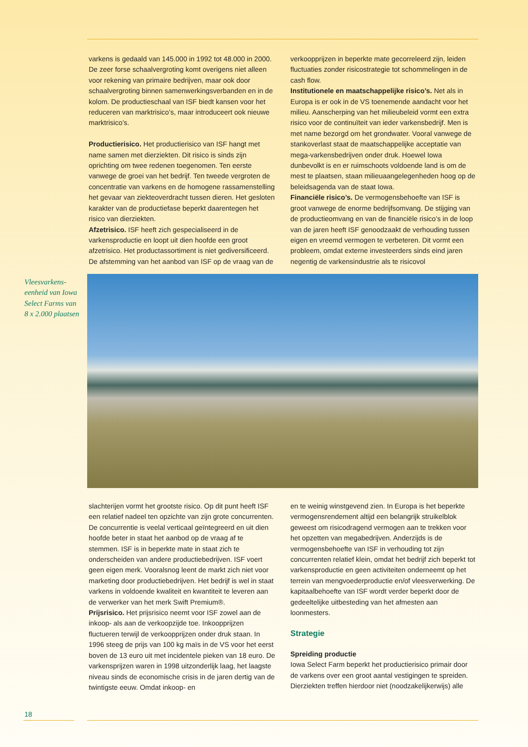varkens is gedaald van 145.000 in 1992 tot 48.000 in 2000. De zeer forse schaalvergroting komt overigens niet alleen voor rekening van primaire bedrijven, maar ook door schaalvergroting binnen samenwerkingsverbanden en in de kolom. De productieschaal van ISF biedt kansen voor het reduceren van marktrisico’s, maar introduceert ook nieuwe marktrisico’s.
Productierisico. Het productierisico van ISF hangt met name samen met dierziekten. Dit risico is sinds zijn oprichting om twee redenen toegenomen. Ten eerste vanwege de groei van het bedrijf. Ten tweede vergroten de concentratie van varkens en de homogene rassamenstelling het gevaar van ziekteoverdracht tussen dieren. Het gesloten karakter van de productiefase beperkt daarentegen het risico van dierziekten.
Afzetrisico. ISF heeft zich gespecialiseerd in de varkensproductie en loopt uit dien hoofde een groot afzetrisico. Het productassortiment is niet gediversificeerd. De afstemming van het aanbod van ISF op de vraag van de
verkoopprijzen in beperkte mate gecorreleerd zijn, leiden fluctuaties zonder risicostrategie tot schommelingen in de cash flow.
Institutionele en maatschappelijke risico’s. Net als in Europa is er ook in de VS toenemende aandacht voor het milieu. Aanscherping van het milieubeleid vormt een extra risico voor de continuïteit van ieder varkensbedrijf. Men is met name bezorgd om het grondwater. Vooral vanwege de stankoverlast staat de maatschappelijke acceptatie van mega-varkensbedrijven onder druk. Hoewel Iowa dunbevolkt is en er ruimschoots voldoende land is om de mest te plaatsen, staan milieuaangelegenheden hoog op de beleidsagenda van de staat Iowa.
Financiële risico’s. De vermogensbehoefte van ISF is groot vanwege de enorme bedrijfsomvang. De stijging van de productieomvang en van de financiële risico’s in de loop van de jaren heeft ISF genoodzaakt de verhouding tussen eigen en vreemd vermogen te verbeteren. Dit vormt een probleem, omdat externe investeerders sinds eind jaren negentig de varkensindustrie als te risicovol
Vleesvarkens-eenheid van Iowa Select Farms van 8 x 2.000 plaatsen
slachterijen vormt het grootste risico. Op dit punt heeft ISF een relatief nadeel ten opzichte van zijn grote concurrenten. De concurrentie is veelal verticaal geïntegreerd en uit dien hoofde beter in staat het aanbod op de vraag af te stemmen. ISF is in beperkte mate in staat zich te onderscheiden van andere productiebedrijven. ISF voert geen eigen merk. Vooralsnog leent de markt zich niet voor marketing door productiebedrijven. Het bedrijf is wel in staat varkens in voldoende kwaliteit en kwantiteit te leveren aan de verwerker van het merk Swift Premium®.
Prijsrisico. Het prijsrisico neemt voor ISF zowel aan de inkoop- als aan de verkoopzijde toe. Inkoopprijzen fluctueren terwijl de verkoopprijzen onder druk staan. In 1996 steeg de prijs van 100 kg maïs in de VS voor het eerst boven de 13 euro uit met incidentele pieken van 18 euro. De varkensprijzen waren in 1998 uitzonderlijk laag, het laagste niveau sinds de economische crisis in de jaren dertig van de twintigste eeuw. Omdat inkoop- en
en te weinig winstgevend zien. In Europa is het beperkte vermogensrendement altijd een belangrijk struikelblok geweest om risicodragend vermogen aan te trekken voor het opzetten van megabedrijven. Anderzijds is de vermogensbehoefte van ISF in verhouding tot zijn concurrenten relatief klein, omdat het bedrijf zich beperkt tot varkensproductie en geen activiteiten onderneemt op het terrein van mengvoederproductie en/of vleesverwerking. De kapitaalbehoefte van ISF wordt verder beperkt door de gedeeltelijke uitbesteding van het afmesten aan loonmesters.
Strategie
Spreiding productie
Iowa Select Farm beperkt het productierisico primair door de varkens over een groot aantal vestigingen te spreiden. Dierziekten treffen hierdoor niet (noodzakelijkerwijs) alle
18